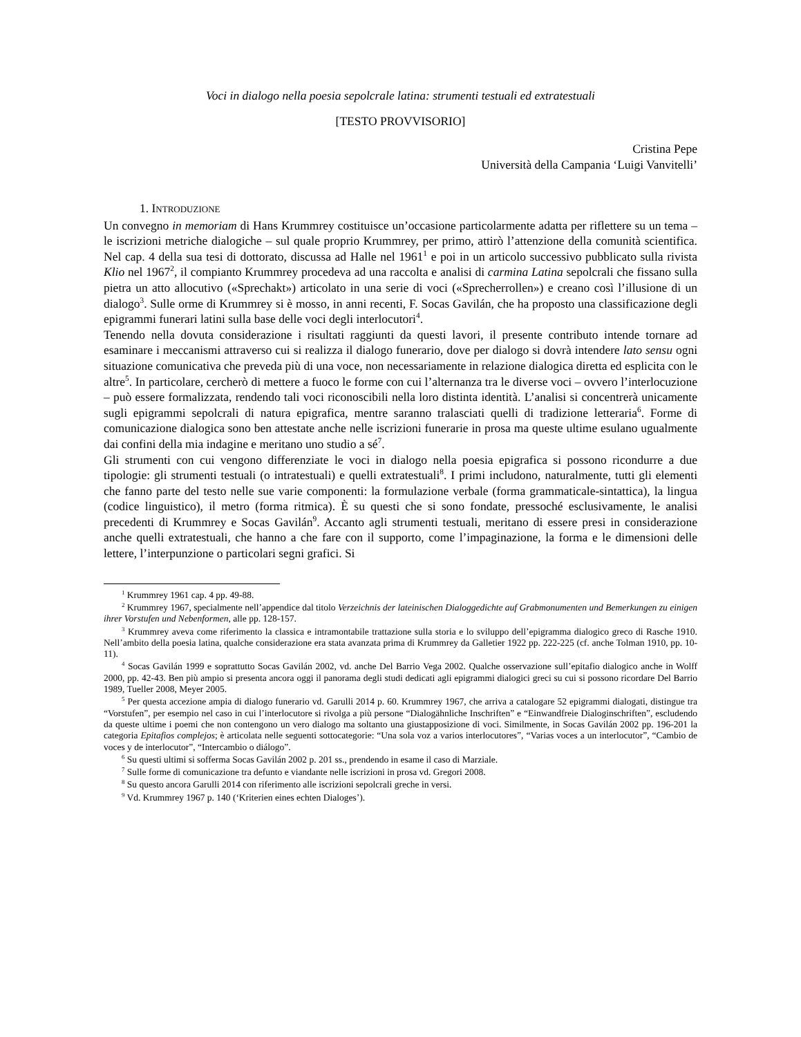Voci in dialogo nella poesia sepolcrale latina: strumenti testuali ed extratestuali
[TESTO PROVVISORIO]
Cristina Pepe
Università della Campania ‘Luigi Vanvitelli’
1. INTRODUZIONE
Un convegno in memoriam di Hans Krummrey costituisce un’occasione particolarmente adatta per riflettere su un tema – le iscrizioni metriche dialogiche – sul quale proprio Krummrey, per primo, attirò l’attenzione della comunità scientifica. Nel cap. 4 della sua tesi di dottorato, discussa ad Halle nel 1961<sup>1</sup> e poi in un articolo successivo pubblicato sulla rivista Klio nel 1967<sup>2</sup>, il compianto Krummrey procedeva ad una raccolta e analisi di carmina Latina sepolcrali che fissano sulla pietra un atto allocutivo («Sprechakt») articolato in una serie di voci («Sprecherrollen») e creano così l’illusione di un dialogo<sup>3</sup>. Sulle orme di Krummrey si è mosso, in anni recenti, F. Socas Gavilán, che ha proposto una classificazione degli epigrammi funerari latini sulla base delle voci degli interlocutori<sup>4</sup>.
Tenendo nella dovuta considerazione i risultati raggiunti da questi lavori, il presente contributo intende tornare ad esaminare i meccanismi attraverso cui si realizza il dialogo funerario, dove per dialogo si dovrà intendere lato sensu ogni situazione comunicativa che preveda più di una voce, non necessariamente in relazione dialogica diretta ed esplicita con le altre<sup>5</sup>. In particolare, cercherò di mettere a fuoco le forme con cui l’alternanza tra le diverse voci – ovvero l’interlocuzione – può essere formalizzata, rendendo tali voci riconoscibili nella loro distinta identità. L’analisi si concentrerà unicamente sugli epigrammi sepolcrali di natura epigrafica, mentre saranno tralasciati quelli di tradizione letteraria<sup>6</sup>. Forme di comunicazione dialogica sono ben attestate anche nelle iscrizioni funerarie in prosa ma queste ultime esulano ugualmente dai confini della mia indagine e meritano uno studio a sé<sup>7</sup>.
Gli strumenti con cui vengono differenziate le voci in dialogo nella poesia epigrafica si possono ricondurre a due tipologie: gli strumenti testuali (o intratestuali) e quelli extratestuali<sup>8</sup>. I primi includono, naturalmente, tutti gli elementi che fanno parte del testo nelle sue varie componenti: la formulazione verbale (forma grammaticale-sintattica), la lingua (codice linguistico), il metro (forma ritmica). È su questi che si sono fondate, pressoché esclusivamente, le analisi precedenti di Krummrey e Socas Gavilán<sup>9</sup>. Accanto agli strumenti testuali, meritano di essere presi in considerazione anche quelli extratestuali, che hanno a che fare con il supporto, come l’impaginazione, la forma e le dimensioni delle lettere, l’interpunzione o particolari segni grafici. Si
<sup>1</sup> Krummrey 1961 cap. 4 pp. 49-88.
<sup>2</sup> Krummrey 1967, specialmente nell’appendice dal titolo Verzeichnis der lateinischen Dialoggedichte auf Grabmonumenten und Bemerkungen zu einigen ihrer Vorstufen und Nebenformen, alle pp. 128-157.
<sup>3</sup> Krummrey aveva come riferimento la classica e intramontabile trattazione sulla storia e lo sviluppo dell’epigramma dialogico greco di Rasche 1910. Nell’ambito della poesia latina, qualche considerazione era stata avanzata prima di Krummrey da Galletier 1922 pp. 222-225 (cf. anche Tolman 1910, pp. 10-11).
<sup>4</sup> Socas Gavilán 1999 e soprattutto Socas Gavilán 2002, vd. anche Del Barrio Vega 2002. Qualche osservazione sull’epitafio dialogico anche in Wolff 2000, pp. 42-43. Ben più ampio si presenta ancora oggi il panorama degli studi dedicati agli epigrammi dialogici greci su cui si possono ricordare Del Barrio 1989, Tueller 2008, Meyer 2005.
<sup>5</sup> Per questa accezione ampia di dialogo funerario vd. Garulli 2014 p. 60. Krummrey 1967, che arriva a catalogare 52 epigrammi dialogati, distingue tra “Vorstufen”, per esempio nel caso in cui l’interlocutore si rivolga a più persone “Dialogähnliche Inschriften” e “Einwandfreie Dialoginschriften”, escludendo da queste ultime i poemi che non contengono un vero dialogo ma soltanto una giustapposizione di voci. Similmente, in Socas Gavilán 2002 pp. 196-201 la categoria Epitafios complejos; è articolata nelle seguenti sottocategorie: “Una sola voz a varios interlocutores”, “Varias voces a un interlocutor”, “Cambio de voces y de interlocutor”, “Intercambio o diálogo”.
<sup>6</sup> Su questi ultimi si sofferma Socas Gavilán 2002 p. 201 ss., prendendo in esame il caso di Marziale.
<sup>7</sup> Sulle forme di comunicazione tra defunto e viandante nelle iscrizioni in prosa vd. Gregori 2008.
<sup>8</sup> Su questo ancora Garulli 2014 con riferimento alle iscrizioni sepolcrali greche in versi.
<sup>9</sup> Vd. Krummrey 1967 p. 140 (‘Kriterien eines echten Dialoges’).